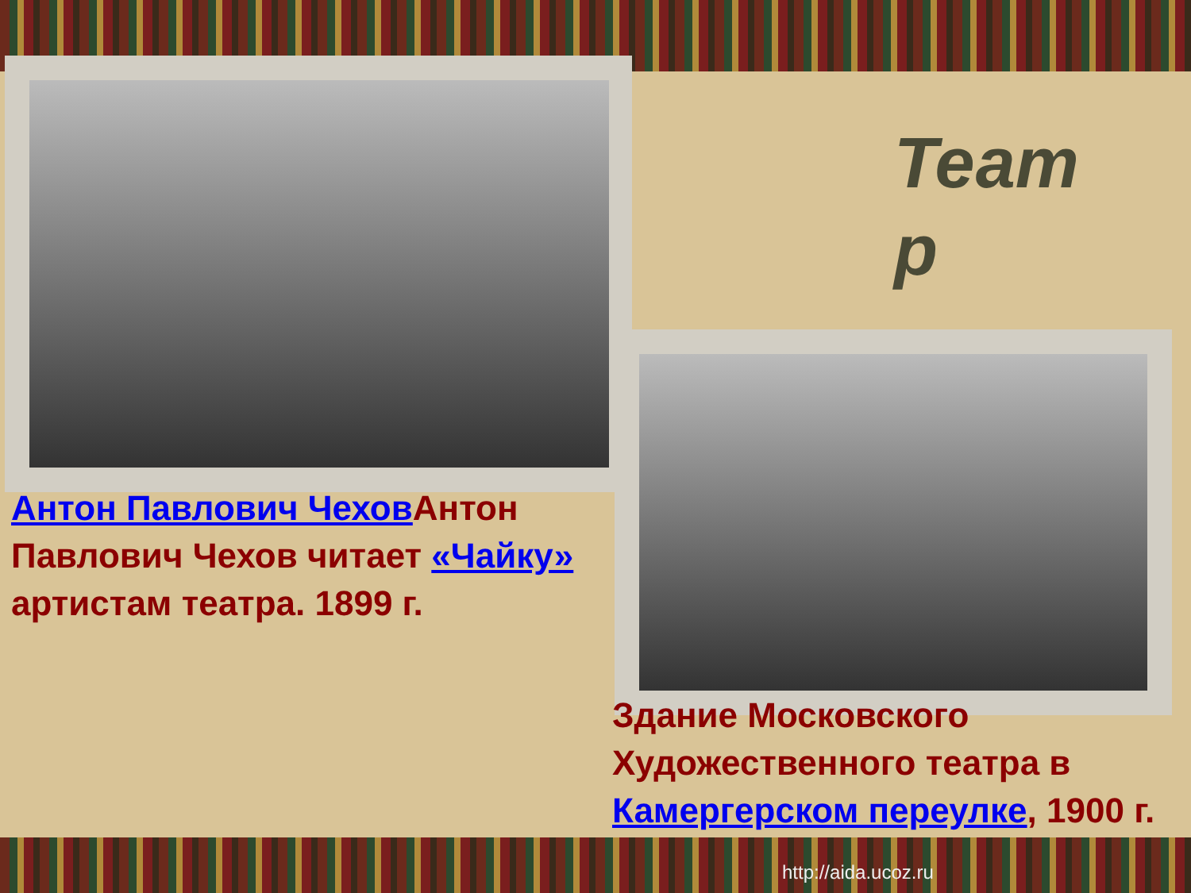Антон Павлович Чехов Антон Павлович Чехов читает «Чайку» артистам театра. 1899 г.
Теат р
Здание Московского Художественного театра в Камергерском переулке, 1900 г.
http://aida.ucoz.ru